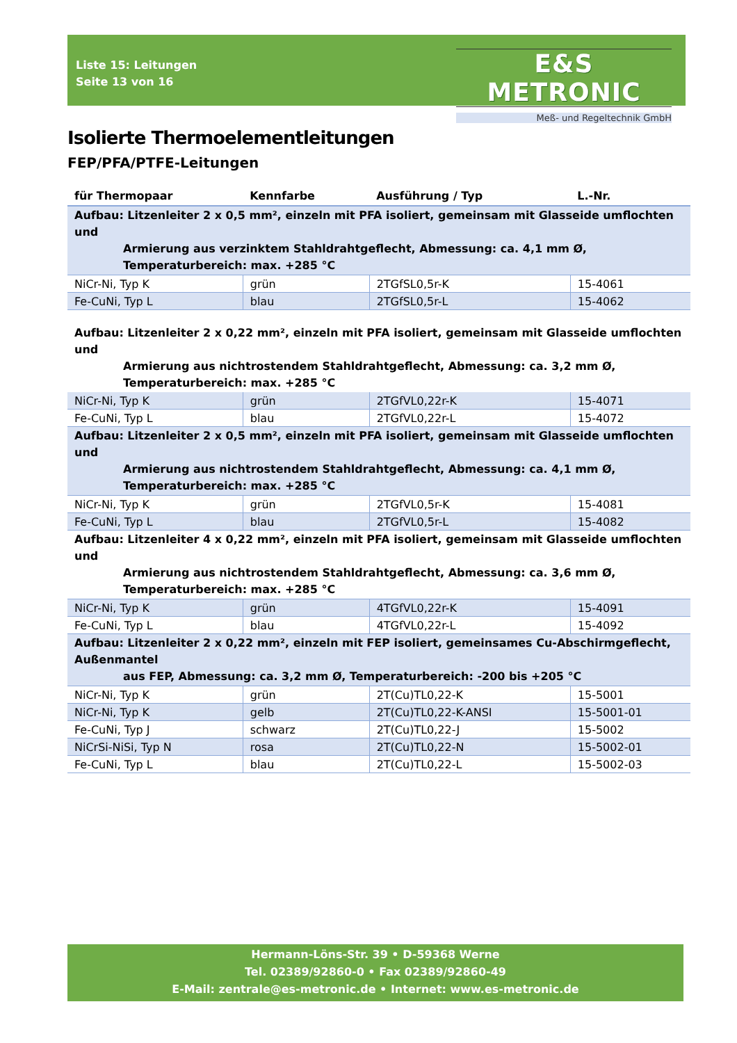Liste 15: Leitungen
Seite 13 von 16
E&S METRONIC
Meß- und Regeltechnik GmbH
Isolierte Thermoelementleitungen
FEP/PFA/PTFE-Leitungen
| für Thermopaar | Kennfarbe | Ausführung / Typ | L.-Nr. |
| --- | --- | --- | --- |
| Aufbau: Litzenleiter 2 x 0,5 mm², einzeln mit PFA isoliert, gemeinsam mit Glasseide umflochten und Armierung aus verzinktem Stahldrahtgeflecht, Abmessung: ca. 4,1 mm Ø, Temperaturbereich: max. +285 °C | | | |
| NiCr-Ni, Typ K | grün | 2TGfSL0,5r-K | 15-4061 |
| Fe-CuNi, Typ L | blau | 2TGfSL0,5r-L | 15-4062 |
| Aufbau: Litzenleiter 2 x 0,22 mm², einzeln mit PFA isoliert, gemeinsam mit Glasseide umflochten und Armierung aus nichtrostendem Stahldrahtgeflecht, Abmessung: ca. 3,2 mm Ø, Temperaturbereich: max. +285 °C | | | |
| NiCr-Ni, Typ K | grün | 2TGfVL0,22r-K | 15-4071 |
| Fe-CuNi, Typ L | blau | 2TGfVL0,22r-L | 15-4072 |
| Aufbau: Litzenleiter 2 x 0,5 mm², einzeln mit PFA isoliert, gemeinsam mit Glasseide umflochten und Armierung aus nichtrostendem Stahldrahtgeflecht, Abmessung: ca. 4,1 mm Ø, Temperaturbereich: max. +285 °C | | | |
| NiCr-Ni, Typ K | grün | 2TGfVL0,5r-K | 15-4081 |
| Fe-CuNi, Typ L | blau | 2TGfVL0,5r-L | 15-4082 |
| Aufbau: Litzenleiter 4 x 0,22 mm², einzeln mit PFA isoliert, gemeinsam mit Glasseide umflochten und Armierung aus nichtrostendem Stahldrahtgeflecht, Abmessung: ca. 3,6 mm Ø, Temperaturbereich: max. +285 °C | | | |
| NiCr-Ni, Typ K | grün | 4TGfVL0,22r-K | 15-4091 |
| Fe-CuNi, Typ L | blau | 4TGfVL0,22r-L | 15-4092 |
| Aufbau: Litzenleiter 2 x 0,22 mm², einzeln mit FEP isoliert, gemeinsames Cu-Abschirmgeflecht, Außenmantel aus FEP, Abmessung: ca. 3,2 mm Ø, Temperaturbereich: -200 bis +205 °C | | | |
| NiCr-Ni, Typ K | grün | 2T(Cu)TL0,22-K | 15-5001 |
| NiCr-Ni, Typ K | gelb | 2T(Cu)TL0,22-K-ANSI | 15-5001-01 |
| Fe-CuNi, Typ J | schwarz | 2T(Cu)TL0,22-J | 15-5002 |
| NiCrSi-NiSi, Typ N | rosa | 2T(Cu)TL0,22-N | 15-5002-01 |
| Fe-CuNi, Typ L | blau | 2T(Cu)TL0,22-L | 15-5002-03 |
Hermann-Löns-Str. 39 • D-59368 Werne
Tel. 02389/92860-0 • Fax 02389/92860-49
E-Mail: zentrale@es-metronic.de • Internet: www.es-metronic.de